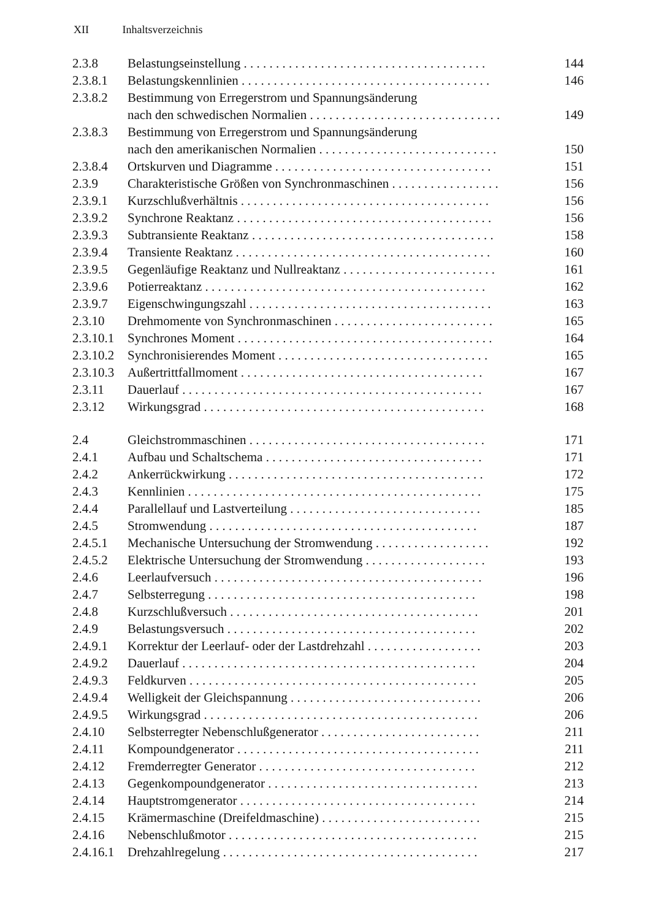XII Inhaltsverzeichnis
| 2.3.8 | Belastungseinstellung . . . . . . . . . . . . . . . . . . . . . . . . . . . . . . . . . . . . . . | 144 |
| 2.3.8.1 | Belastungskennlinien . . . . . . . . . . . . . . . . . . . . . . . . . . . . . . . . . . . . . . . | 146 |
| 2.3.8.2 | Bestimmung von Erregerstrom und Spannungsänderung | |
| | nach den schwedischen Normalien . . . . . . . . . . . . . . . . . . . . . . . . . . . . . . | 149 |
| 2.3.8.3 | Bestimmung von Erregerstrom und Spannungsänderung | |
| | nach den amerikanischen Normalien . . . . . . . . . . . . . . . . . . . . . . . . . . . . | 150 |
| 2.3.8.4 | Ortskurven und Diagramme . . . . . . . . . . . . . . . . . . . . . . . . . . . . . . . . . . | 151 |
| 2.3.9 | Charakteristische Größen von Synchronmaschinen . . . . . . . . . . . . . . . . . | 156 |
| 2.3.9.1 | Kurzschlußverhältnis . . . . . . . . . . . . . . . . . . . . . . . . . . . . . . . . . . . . . . . | 156 |
| 2.3.9.2 | Synchrone Reaktanz . . . . . . . . . . . . . . . . . . . . . . . . . . . . . . . . . . . . . . . . | 156 |
| 2.3.9.3 | Subtransiente Reaktanz . . . . . . . . . . . . . . . . . . . . . . . . . . . . . . . . . . . . . . | 158 |
| 2.3.9.4 | Transiente Reaktanz . . . . . . . . . . . . . . . . . . . . . . . . . . . . . . . . . . . . . . . . | 160 |
| 2.3.9.5 | Gegenläufige Reaktanz und Nullreaktanz . . . . . . . . . . . . . . . . . . . . . . . . | 161 |
| 2.3.9.6 | Potierreaktanz . . . . . . . . . . . . . . . . . . . . . . . . . . . . . . . . . . . . . . . . . . . . | 162 |
| 2.3.9.7 | Eigenschwingungszahl . . . . . . . . . . . . . . . . . . . . . . . . . . . . . . . . . . . . . . | 163 |
| 2.3.10 | Drehmomente von Synchronmaschinen . . . . . . . . . . . . . . . . . . . . . . . . . | 165 |
| 2.3.10.1 | Synchrones Moment . . . . . . . . . . . . . . . . . . . . . . . . . . . . . . . . . . . . . . . . | 164 |
| 2.3.10.2 | Synchronisierendes Moment . . . . . . . . . . . . . . . . . . . . . . . . . . . . . . . . . | 165 |
| 2.3.10.3 | Außertrittfallmoment . . . . . . . . . . . . . . . . . . . . . . . . . . . . . . . . . . . . . . | 167 |
| 2.3.11 | Dauerlauf . . . . . . . . . . . . . . . . . . . . . . . . . . . . . . . . . . . . . . . . . . . . . . . | 167 |
| 2.3.12 | Wirkungsgrad . . . . . . . . . . . . . . . . . . . . . . . . . . . . . . . . . . . . . . . . . . . . | 168 |
| 2.4 | Gleichstrommaschinen . . . . . . . . . . . . . . . . . . . . . . . . . . . . . . . . . . . . . | 171 |
| 2.4.1 | Aufbau und Schaltschema . . . . . . . . . . . . . . . . . . . . . . . . . . . . . . . . . . | 171 |
| 2.4.2 | Ankerrückwirkung . . . . . . . . . . . . . . . . . . . . . . . . . . . . . . . . . . . . . . . . | 172 |
| 2.4.3 | Kennlinien . . . . . . . . . . . . . . . . . . . . . . . . . . . . . . . . . . . . . . . . . . . . . . | 175 |
| 2.4.4 | Parallellauf und Lastverteilung . . . . . . . . . . . . . . . . . . . . . . . . . . . . . . | 185 |
| 2.4.5 | Stromwendung . . . . . . . . . . . . . . . . . . . . . . . . . . . . . . . . . . . . . . . . . . | 187 |
| 2.4.5.1 | Mechanische Untersuchung der Stromwendung . . . . . . . . . . . . . . . . . . | 192 |
| 2.4.5.2 | Elektrische Untersuchung der Stromwendung . . . . . . . . . . . . . . . . . . . | 193 |
| 2.4.6 | Leerlaufversuch . . . . . . . . . . . . . . . . . . . . . . . . . . . . . . . . . . . . . . . . . . | 196 |
| 2.4.7 | Selbsterregung . . . . . . . . . . . . . . . . . . . . . . . . . . . . . . . . . . . . . . . . . . | 198 |
| 2.4.8 | Kurzschlußversuch . . . . . . . . . . . . . . . . . . . . . . . . . . . . . . . . . . . . . . . | 201 |
| 2.4.9 | Belastungsversuch . . . . . . . . . . . . . . . . . . . . . . . . . . . . . . . . . . . . . . . | 202 |
| 2.4.9.1 | Korrektur der Leerlauf- oder der Lastdrehzahl . . . . . . . . . . . . . . . . . . | 203 |
| 2.4.9.2 | Dauerlauf . . . . . . . . . . . . . . . . . . . . . . . . . . . . . . . . . . . . . . . . . . . . . . | 204 |
| 2.4.9.3 | Feldkurven . . . . . . . . . . . . . . . . . . . . . . . . . . . . . . . . . . . . . . . . . . . . . | 205 |
| 2.4.9.4 | Welligkeit der Gleichspannung . . . . . . . . . . . . . . . . . . . . . . . . . . . . . . | 206 |
| 2.4.9.5 | Wirkungsgrad . . . . . . . . . . . . . . . . . . . . . . . . . . . . . . . . . . . . . . . . . . . | 206 |
| 2.4.10 | Selbsterregter Nebenschlußgenerator . . . . . . . . . . . . . . . . . . . . . . . . . | 211 |
| 2.4.11 | Kompoundgenerator . . . . . . . . . . . . . . . . . . . . . . . . . . . . . . . . . . . . . . | 211 |
| 2.4.12 | Fremderregter Generator . . . . . . . . . . . . . . . . . . . . . . . . . . . . . . . . . . | 212 |
| 2.4.13 | Gegenkompoundgenerator . . . . . . . . . . . . . . . . . . . . . . . . . . . . . . . . . | 213 |
| 2.4.14 | Hauptstromgenerator . . . . . . . . . . . . . . . . . . . . . . . . . . . . . . . . . . . . . | 214 |
| 2.4.15 | Krämermaschine (Dreifeldmaschine) . . . . . . . . . . . . . . . . . . . . . . . . . | 215 |
| 2.4.16 | Nebenschlußmotor . . . . . . . . . . . . . . . . . . . . . . . . . . . . . . . . . . . . . . . | 215 |
| 2.4.16.1 | Drehzahlregelung . . . . . . . . . . . . . . . . . . . . . . . . . . . . . . . . . . . . . . . . | 217 |